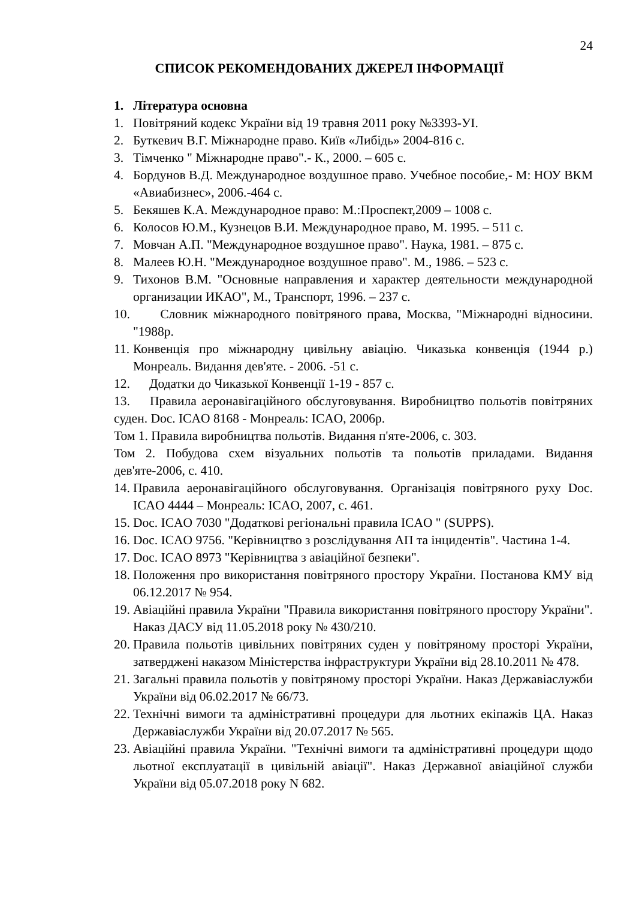24
СПИСОК РЕКОМЕНДОВАНИХ ДЖЕРЕЛ ІНФОРМАЦІЇ
1. Література основна
1. Повітряний кодекс України від 19 травня 2011 року №3393-УІ.
2. Буткевич В.Г. Міжнародне право. Київ «Либідь» 2004-816 с.
3. Тімченко " Міжнародне право".- К., 2000. – 605 с.
4. Бордунов В.Д. Международное воздушное право. Учебное пособие,- М: НОУ ВКМ «Авиабизнес», 2006.-464 с.
5. Бекяшев К.А. Международное право: М.:Проспект,2009 – 1008 с.
6. Колосов Ю.М., Кузнецов В.И. Международное право, М. 1995. – 511 с.
7. Мовчан А.П. "Международное воздушное право". Наука, 1981. – 875 с.
8. Малеев Ю.Н. "Международное воздушное право". М., 1986. – 523 с.
9. Тихонов В.М. "Основные направления и характер деятельности международной организации ИКАО", М., Транспорт, 1996. – 237 с.
10. Словник міжнародного повітряного права, Москва, "Міжнародні відносини. "1988р.
11. Конвенція про міжнародну цивільну авіацію. Чиказька конвенція (1944 р.) Монреаль. Видання дев'яте. - 2006. -51 с.
12. Додатки до Чиказької Конвенції 1-19 - 857 с.
13. Правила аеронавігаційного обслуговування. Виробництво польотів повітряних суден. Doc. ICAO 8168 - Монреаль: ICAO, 2006р.
Том 1. Правила виробництва польотів. Видання п'яте-2006, с. 303.
Том 2. Побудова схем візуальних польотів та польотів приладами. Видання дев'яте-2006, с. 410.
14. Правила аеронавігаційного обслуговування. Організація повітряного руху Doc. ICAO 4444 – Монреаль: ICAO, 2007, с. 461.
15. Doc. ICAO 7030 "Додаткові регіональні правила ICAO " (SUPPS).
16. Doc. ICAO 9756. "Керівництво з розслідування АП та інцидентів". Частина 1-4.
17. Doc. ICAO 8973 "Керівництва з авіаційної безпеки".
18. Положення про використання повітряного простору України. Постанова КМУ від 06.12.2017 № 954.
19. Авіаційні правила України "Правила використання повітряного простору України". Наказ ДАСУ від 11.05.2018 року № 430/210.
20. Правила польотів цивільних повітряних суден у повітряному просторі України, затверджені наказом Міністерства інфраструктури України від 28.10.2011 № 478.
21. Загальні правила польотів у повітряному просторі України. Наказ Державіаслужби України від 06.02.2017 № 66/73.
22. Технічні вимоги та адміністративні процедури для льотних екіпажів ЦА. Наказ Державіаслужби України від 20.07.2017 № 565.
23. Авіаційні правила України. "Технічні вимоги та адміністративні процедури щодо льотної експлуатації в цивільній авіації". Наказ Державної авіаційної служби України від 05.07.2018 року N 682.